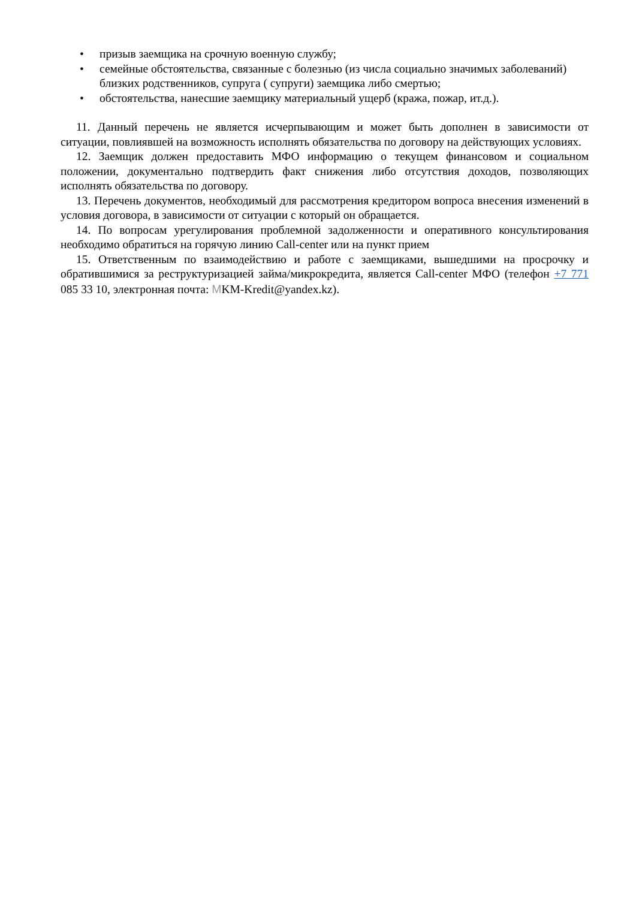• призыв заемщика на срочную военную службу;
• семейные обстоятельства, связанные с болезнью (из числа социально значимых заболеваний) близких родственников, супруга ( супруги) заемщика либо смертью;
• обстоятельства, нанесшие заемщику материальный ущерб (кража, пожар, ит.д.).
11. Данный перечень не является исчерпывающим и может быть дополнен в зависимости от ситуации, повлиявшей на возможность исполнять обязательства по договору на действующих условиях.
12. Заемщик должен предоставить МФО информацию о текущем финансовом и социальном положении, документально подтвердить факт снижения либо отсутствия доходов, позволяющих исполнять обязательства по договору.
13. Перечень документов, необходимый для рассмотрения кредитором вопроса внесения изменений в условия договора, в зависимости от ситуации с который он обращается.
14. По вопросам урегулирования проблемной задолженности и оперативного консультирования необходимо обратиться на горячую линию Call-center или на пункт прием
15. Ответственным по взаимодействию и работе с заемщиками, вышедшими на просрочку и обратившимися за реструктуризацией займа/микрокредита, является Call-center МФО (телефон +7 771 085 33 10, электронная почта: MKM-Kredit@yandex.kz).